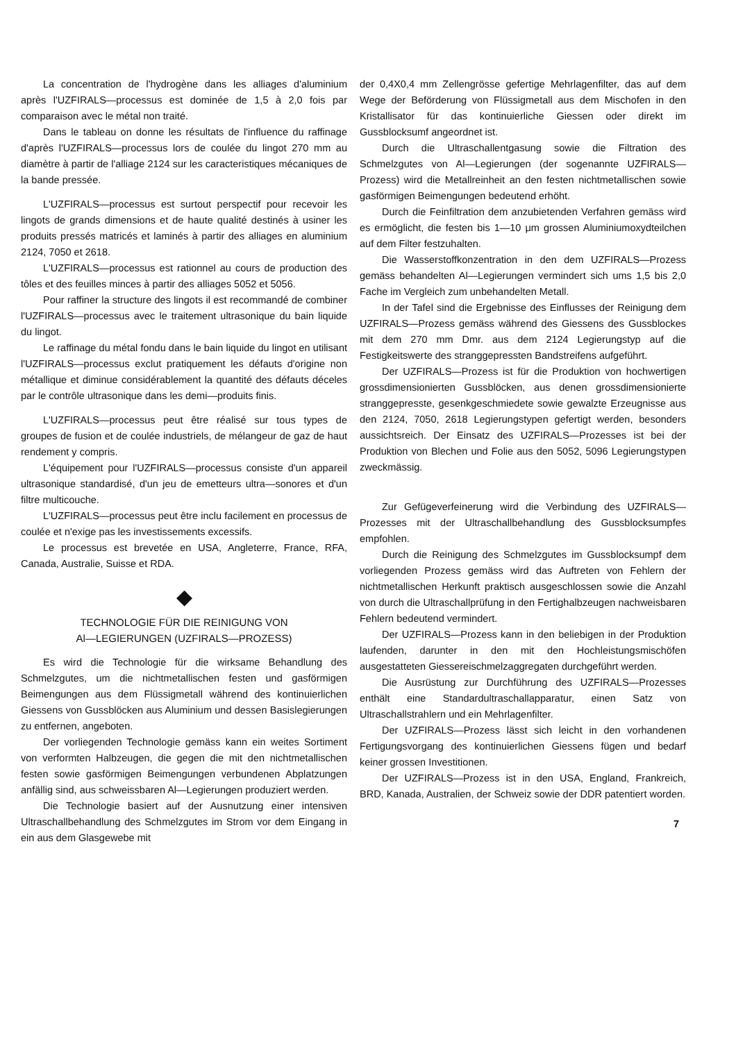La concentration de l'hydrogène dans les alliages d'aluminium après l'UZFIRALS—processus est dominée de 1,5 à 2,0 fois par comparaison avec le métal non traité.
Dans le tableau on donne les résultats de l'influence du raffinage d'après l'UZFIRALS—processus lors de coulée du lingot 270 mm au diamètre à partir de l'alliage 2124 sur les caracteristiques mécaniques de la bande pressée.
L'UZFIRALS—processus est surtout perspectif pour recevoir les lingots de grands dimensions et de haute qualité destinés à usiner les produits pressés matricés et laminés à partir des alliages en aluminium 2124, 7050 et 2618.
L'UZFIRALS—processus est rationnel au cours de production des tôles et des feuilles minces à partir des alliages 5052 et 5056.
Pour raffiner la structure des lingots il est recommandé de combiner l'UZFIRALS—processus avec le traitement ultrasonique du bain liquide du lingot.
Le raffinage du métal fondu dans le bain liquide du lingot en utilisant l'UZFIRALS—processus exclut pratiquement les défauts d'origine non métallique et diminue considérablement la quantité des défauts déceles par le contrôle ultrasonique dans les demi—produits finis.
L'UZFIRALS—processus peut être réalisé sur tous types de groupes de fusion et de coulée industriels, de mélangeur de gaz de haut rendement y compris.
L'équipement pour l'UZFIRALS—processus consiste d'un appareil ultrasonique standardisé, d'un jeu de emetteurs ultra—sonores et d'un filtre multicouche.
L'UZFIRALS—processus peut être inclu facilement en processus de coulée et n'exige pas les investissements excessifs.
Le processus est brevetée en USA, Angleterre, France, RFA, Canada, Australie, Suisse et RDA.
◆
TECHNOLOGIE FÜR DIE REINIGUNG VON
Al—LEGIERUNGEN (UZFIRALS—PROZESS)
Es wird die Technologie für die wirksame Behandlung des Schmelzgutes, um die nichtmetallischen festen und gasförmigen Beimengungen aus dem Flüssigmetall während des kontinuierlichen Giessens von Gussblöcken aus Aluminium und dessen Basislegierungen zu entfernen, angeboten.
Der vorliegenden Technologie gemäss kann ein weites Sortiment von verformten Halbzeugen, die gegen die mit den nichtmetallischen festen sowie gasförmigen Beimengungen verbundenen Abplatzungen anfällig sind, aus schweissbaren Al—Legierungen produziert werden.
Die Technologie basiert auf der Ausnutzung einer intensiven Ultraschallbehandlung des Schmelzgutes im Strom vor dem Eingang in ein aus dem Glasgewebe mit
der 0,4X0,4 mm Zellengrösse gefertige Mehrlagenfilter, das auf dem Wege der Beförderung von Flüssigmetall aus dem Mischofen in den Kristallisator für das kontinuierliche Giessen oder direkt im Gussblocksumf angeordnet ist.
Durch die Ultraschallentgasung sowie die Filtration des Schmelzgutes von Al—Legierungen (der sogenannte UZFIRALS—Prozess) wird die Metallreinheit an den festen nichtmetallischen sowie gasförmigen Beimengungen bedeutend erhöht.
Durch die Feinfiltration dem anzubietenden Verfahren gemäss wird es ermöglicht, die festen bis 1—10 μm grossen Aluminiumoxydteilchen auf dem Filter festzuhalten.
Die Wasserstoffkonzentration in den dem UZFIRALS—Prozess gemäss behandelten Al—Legierungen vermindert sich ums 1,5 bis 2,0 Fache im Vergleich zum unbehandelten Metall.
In der Tafel sind die Ergebnisse des Einflusses der Reinigung dem UZFIRALS—Prozess gemäss während des Giessens des Gussblockes mit dem 270 mm Dmr. aus dem 2124 Legierungstyp auf die Festigkeitswerte des stranggepressten Bandstreifens aufgeführt.
Der UZFIRALS—Prozess ist für die Produktion von hochwertigen grossdimensionierten Gussblöcken, aus denen grossdimensionierte stranggepresste, gesenkgeschmiedete sowie gewalzte Erzeugnisse aus den 2124, 7050, 2618 Legierungstypen gefertigt werden, besonders aussichtsreich. Der Einsatz des UZFIRALS—Prozesses ist bei der Produktion von Blechen und Folie aus den 5052, 5096 Legierungstypen zweckmässig.
Zur Gefügeverfeinerung wird die Verbindung des UZFIRALS—Prozesses mit der Ultraschallbehandlung des Gussblocksumpfes empfohlen.
Durch die Reinigung des Schmelzgutes im Gussblocksumpf dem vorliegenden Prozess gemäss wird das Auftreten von Fehlern der nichtmetallischen Herkunft praktisch ausgeschlossen sowie die Anzahl von durch die Ultraschallprüfung in den Fertighalbzeugen nachweisbaren Fehlern bedeutend vermindert.
Der UZFIRALS—Prozess kann in den beliebigen in der Produktion laufenden, darunter in den mit den Hochleistungsmischöfen ausgestatteten Giessereischmelzaggregaten durchgeführt werden.
Die Ausrüstung zur Durchführung des UZFIRALS—Prozesses enthält eine Standardultraschallapparatur, einen Satz von Ultraschallstrahlern und ein Mehrlagenfilter.
Der UZFIRALS—Prozess lässt sich leicht in den vorhandenen Fertigungsvorgang des kontinuierlichen Giessens fügen und bedarf keiner grossen Investitionen.
Der UZFIRALS—Prozess ist in den USA, England, Frankreich, BRD, Kanada, Australien, der Schweiz sowie der DDR patentiert worden.
7